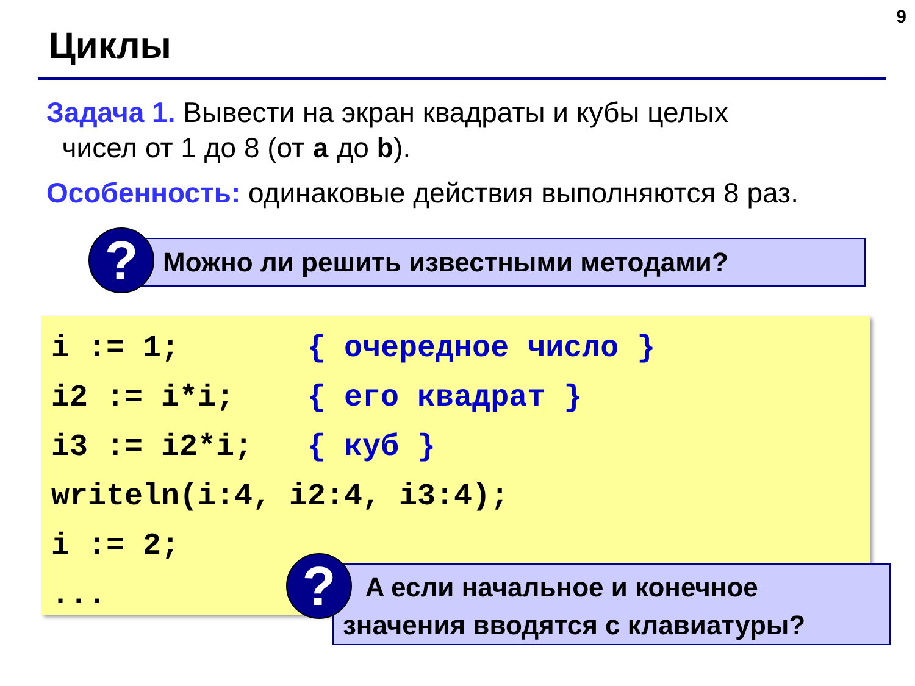9
Циклы
Задача 1. Вывести на экран квадраты и кубы целых
чисел от 1 до 8 (от a до b).
Особенность: одинаковые действия выполняются 8 раз.
Можно ли решить известными методами?
?
i := 1; { очередное число } i2 := i*i; { его квадрат } i3 := i2*i; { куб } writeln(i:4, i2:4, i3:4); i := 2; ...
A если начальное и конечное
значения вводятся с клавиатуры?
?